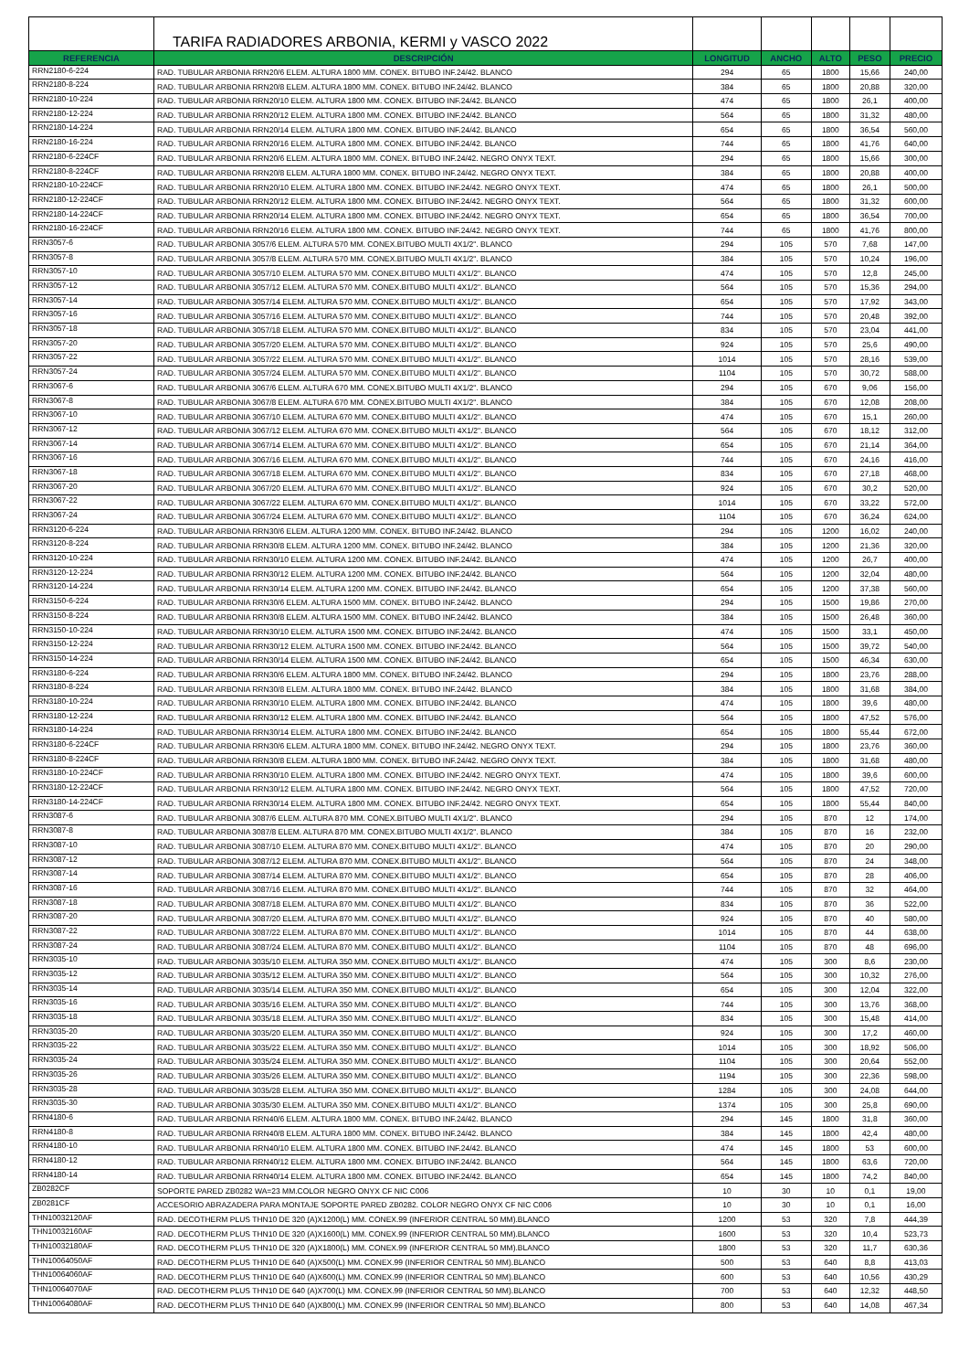| | TARIFA RADIADORES ARBONIA, KERMI y VASCO 2022 | | | | | |
| REFERENCIA | DESCRIPCIÓN | LONGITUD | ANCHO | ALTO | PESO | PRECIO |
| RRN2180-6-224 | RAD. TUBULAR ARBONIA RRN20/6 ELEM. ALTURA 1800 MM. CONEX. BITUBO INF.24/42. BLANCO | 294 | 65 | 1800 | 15,66 | 240,00 |
| RRN2180-8-224 | RAD. TUBULAR ARBONIA RRN20/8 ELEM. ALTURA 1800 MM. CONEX. BITUBO INF.24/42. BLANCO | 384 | 65 | 1800 | 20,88 | 320,00 |
| RRN2180-10-224 | RAD. TUBULAR ARBONIA RRN20/10 ELEM. ALTURA 1800 MM. CONEX. BITUBO INF.24/42. BLANCO | 474 | 65 | 1800 | 26,1 | 400,00 |
| RRN2180-12-224 | RAD. TUBULAR ARBONIA RRN20/12 ELEM. ALTURA 1800 MM. CONEX. BITUBO INF.24/42. BLANCO | 564 | 65 | 1800 | 31,32 | 480,00 |
| RRN2180-14-224 | RAD. TUBULAR ARBONIA RRN20/14 ELEM. ALTURA 1800 MM. CONEX. BITUBO INF.24/42. BLANCO | 654 | 65 | 1800 | 36,54 | 560,00 |
| RRN2180-16-224 | RAD. TUBULAR ARBONIA RRN20/16 ELEM. ALTURA 1800 MM. CONEX. BITUBO INF.24/42. BLANCO | 744 | 65 | 1800 | 41,76 | 640,00 |
| RRN2180-6-224CF | RAD. TUBULAR ARBONIA RRN20/6 ELEM. ALTURA 1800 MM. CONEX. BITUBO INF.24/42. NEGRO ONYX TEXT. | 294 | 65 | 1800 | 15,66 | 300,00 |
| RRN2180-8-224CF | RAD. TUBULAR ARBONIA RRN20/8 ELEM. ALTURA 1800 MM. CONEX. BITUBO INF.24/42. NEGRO ONYX TEXT. | 384 | 65 | 1800 | 20,88 | 400,00 |
| RRN2180-10-224CF | RAD. TUBULAR ARBONIA RRN20/10 ELEM. ALTURA 1800 MM. CONEX. BITUBO INF.24/42. NEGRO ONYX TEXT. | 474 | 65 | 1800 | 26,1 | 500,00 |
| RRN2180-12-224CF | RAD. TUBULAR ARBONIA RRN20/12 ELEM. ALTURA 1800 MM. CONEX. BITUBO INF.24/42. NEGRO ONYX TEXT. | 564 | 65 | 1800 | 31,32 | 600,00 |
| RRN2180-14-224CF | RAD. TUBULAR ARBONIA RRN20/14 ELEM. ALTURA 1800 MM. CONEX. BITUBO INF.24/42. NEGRO ONYX TEXT. | 654 | 65 | 1800 | 36,54 | 700,00 |
| RRN2180-16-224CF | RAD. TUBULAR ARBONIA RRN20/16 ELEM. ALTURA 1800 MM. CONEX. BITUBO INF.24/42. NEGRO ONYX TEXT. | 744 | 65 | 1800 | 41,76 | 800,00 |
| RRN3057-6 | RAD. TUBULAR ARBONIA 3057/6 ELEM. ALTURA 570 MM. CONEX.BITUBO MULTI 4X1/2". BLANCO | 294 | 105 | 570 | 7,68 | 147,00 |
| RRN3057-8 | RAD. TUBULAR ARBONIA 3057/8 ELEM. ALTURA 570 MM. CONEX.BITUBO MULTI 4X1/2". BLANCO | 384 | 105 | 570 | 10,24 | 196,00 |
| RRN3057-10 | RAD. TUBULAR ARBONIA 3057/10 ELEM. ALTURA 570 MM. CONEX.BITUBO MULTI 4X1/2". BLANCO | 474 | 105 | 570 | 12,8 | 245,00 |
| RRN3057-12 | RAD. TUBULAR ARBONIA 3057/12 ELEM. ALTURA 570 MM. CONEX.BITUBO MULTI 4X1/2". BLANCO | 564 | 105 | 570 | 15,36 | 294,00 |
| RRN3057-14 | RAD. TUBULAR ARBONIA 3057/14 ELEM. ALTURA 570 MM. CONEX.BITUBO MULTI 4X1/2". BLANCO | 654 | 105 | 570 | 17,92 | 343,00 |
| RRN3057-16 | RAD. TUBULAR ARBONIA 3057/16 ELEM. ALTURA 570 MM. CONEX.BITUBO MULTI 4X1/2". BLANCO | 744 | 105 | 570 | 20,48 | 392,00 |
| RRN3057-18 | RAD. TUBULAR ARBONIA 3057/18 ELEM. ALTURA 570 MM. CONEX.BITUBO MULTI 4X1/2". BLANCO | 834 | 105 | 570 | 23,04 | 441,00 |
| RRN3057-20 | RAD. TUBULAR ARBONIA 3057/20 ELEM. ALTURA 570 MM. CONEX.BITUBO MULTI 4X1/2". BLANCO | 924 | 105 | 570 | 25,6 | 490,00 |
| RRN3057-22 | RAD. TUBULAR ARBONIA 3057/22 ELEM. ALTURA 570 MM. CONEX.BITUBO MULTI 4X1/2". BLANCO | 1014 | 105 | 570 | 28,16 | 539,00 |
| RRN3057-24 | RAD. TUBULAR ARBONIA 3057/24 ELEM. ALTURA 570 MM. CONEX.BITUBO MULTI 4X1/2". BLANCO | 1104 | 105 | 570 | 30,72 | 588,00 |
| RRN3067-6 | RAD. TUBULAR ARBONIA 3067/6 ELEM. ALTURA 670 MM. CONEX.BITUBO MULTI 4X1/2". BLANCO | 294 | 105 | 670 | 9,06 | 156,00 |
| RRN3067-8 | RAD. TUBULAR ARBONIA 3067/8 ELEM. ALTURA 670 MM. CONEX.BITUBO MULTI 4X1/2". BLANCO | 384 | 105 | 670 | 12,08 | 208,00 |
| RRN3067-10 | RAD. TUBULAR ARBONIA 3067/10 ELEM. ALTURA 670 MM. CONEX.BITUBO MULTI 4X1/2". BLANCO | 474 | 105 | 670 | 15,1 | 260,00 |
| RRN3067-12 | RAD. TUBULAR ARBONIA 3067/12 ELEM. ALTURA 670 MM. CONEX.BITUBO MULTI 4X1/2". BLANCO | 564 | 105 | 670 | 18,12 | 312,00 |
| RRN3067-14 | RAD. TUBULAR ARBONIA 3067/14 ELEM. ALTURA 670 MM. CONEX.BITUBO MULTI 4X1/2". BLANCO | 654 | 105 | 670 | 21,14 | 364,00 |
| RRN3067-16 | RAD. TUBULAR ARBONIA 3067/16 ELEM. ALTURA 670 MM. CONEX.BITUBO MULTI 4X1/2". BLANCO | 744 | 105 | 670 | 24,16 | 416,00 |
| RRN3067-18 | RAD. TUBULAR ARBONIA 3067/18 ELEM. ALTURA 670 MM. CONEX.BITUBO MULTI 4X1/2". BLANCO | 834 | 105 | 670 | 27,18 | 468,00 |
| RRN3067-20 | RAD. TUBULAR ARBONIA 3067/20 ELEM. ALTURA 670 MM. CONEX.BITUBO MULTI 4X1/2". BLANCO | 924 | 105 | 670 | 30,2 | 520,00 |
| RRN3067-22 | RAD. TUBULAR ARBONIA 3067/22 ELEM. ALTURA 670 MM. CONEX.BITUBO MULTI 4X1/2". BLANCO | 1014 | 105 | 670 | 33,22 | 572,00 |
| RRN3067-24 | RAD. TUBULAR ARBONIA 3067/24 ELEM. ALTURA 670 MM. CONEX.BITUBO MULTI 4X1/2". BLANCO | 1104 | 105 | 670 | 36,24 | 624,00 |
| RRN3120-6-224 | RAD. TUBULAR ARBONIA RRN30/6 ELEM. ALTURA 1200 MM. CONEX. BITUBO INF.24/42. BLANCO | 294 | 105 | 1200 | 16,02 | 240,00 |
| RRN3120-8-224 | RAD. TUBULAR ARBONIA RRN30/8 ELEM. ALTURA 1200 MM. CONEX. BITUBO INF.24/42. BLANCO | 384 | 105 | 1200 | 21,36 | 320,00 |
| RRN3120-10-224 | RAD. TUBULAR ARBONIA RRN30/10 ELEM. ALTURA 1200 MM. CONEX. BITUBO INF.24/42. BLANCO | 474 | 105 | 1200 | 26,7 | 400,00 |
| RRN3120-12-224 | RAD. TUBULAR ARBONIA RRN30/12 ELEM. ALTURA 1200 MM. CONEX. BITUBO INF.24/42. BLANCO | 564 | 105 | 1200 | 32,04 | 480,00 |
| RRN3120-14-224 | RAD. TUBULAR ARBONIA RRN30/14 ELEM. ALTURA 1200 MM. CONEX. BITUBO INF.24/42. BLANCO | 654 | 105 | 1200 | 37,38 | 560,00 |
| RRN3150-6-224 | RAD. TUBULAR ARBONIA RRN30/6 ELEM. ALTURA 1500 MM. CONEX. BITUBO INF.24/42. BLANCO | 294 | 105 | 1500 | 19,86 | 270,00 |
| RRN3150-8-224 | RAD. TUBULAR ARBONIA RRN30/8 ELEM. ALTURA 1500 MM. CONEX. BITUBO INF.24/42. BLANCO | 384 | 105 | 1500 | 26,48 | 360,00 |
| RRN3150-10-224 | RAD. TUBULAR ARBONIA RRN30/10 ELEM. ALTURA 1500 MM. CONEX. BITUBO INF.24/42. BLANCO | 474 | 105 | 1500 | 33,1 | 450,00 |
| RRN3150-12-224 | RAD. TUBULAR ARBONIA RRN30/12 ELEM. ALTURA 1500 MM. CONEX. BITUBO INF.24/42. BLANCO | 564 | 105 | 1500 | 39,72 | 540,00 |
| RRN3150-14-224 | RAD. TUBULAR ARBONIA RRN30/14 ELEM. ALTURA 1500 MM. CONEX. BITUBO INF.24/42. BLANCO | 654 | 105 | 1500 | 46,34 | 630,00 |
| RRN3180-6-224 | RAD. TUBULAR ARBONIA RRN30/6 ELEM. ALTURA 1800 MM. CONEX. BITUBO INF.24/42. BLANCO | 294 | 105 | 1800 | 23,76 | 288,00 |
| RRN3180-8-224 | RAD. TUBULAR ARBONIA RRN30/8 ELEM. ALTURA 1800 MM. CONEX. BITUBO INF.24/42. BLANCO | 384 | 105 | 1800 | 31,68 | 384,00 |
| RRN3180-10-224 | RAD. TUBULAR ARBONIA RRN30/10 ELEM. ALTURA 1800 MM. CONEX. BITUBO INF.24/42. BLANCO | 474 | 105 | 1800 | 39,6 | 480,00 |
| RRN3180-12-224 | RAD. TUBULAR ARBONIA RRN30/12 ELEM. ALTURA 1800 MM. CONEX. BITUBO INF.24/42. BLANCO | 564 | 105 | 1800 | 47,52 | 576,00 |
| RRN3180-14-224 | RAD. TUBULAR ARBONIA RRN30/14 ELEM. ALTURA 1800 MM. CONEX. BITUBO INF.24/42. BLANCO | 654 | 105 | 1800 | 55,44 | 672,00 |
| RRN3180-6-224CF | RAD. TUBULAR ARBONIA RRN30/6 ELEM. ALTURA 1800 MM. CONEX. BITUBO INF.24/42. NEGRO ONYX TEXT. | 294 | 105 | 1800 | 23,76 | 360,00 |
| RRN3180-8-224CF | RAD. TUBULAR ARBONIA RRN30/8 ELEM. ALTURA 1800 MM. CONEX. BITUBO INF.24/42. NEGRO ONYX TEXT. | 384 | 105 | 1800 | 31,68 | 480,00 |
| RRN3180-10-224CF | RAD. TUBULAR ARBONIA RRN30/10 ELEM. ALTURA 1800 MM. CONEX. BITUBO INF.24/42. NEGRO ONYX TEXT. | 474 | 105 | 1800 | 39,6 | 600,00 |
| RRN3180-12-224CF | RAD. TUBULAR ARBONIA RRN30/12 ELEM. ALTURA 1800 MM. CONEX. BITUBO INF.24/42. NEGRO ONYX TEXT. | 564 | 105 | 1800 | 47,52 | 720,00 |
| RRN3180-14-224CF | RAD. TUBULAR ARBONIA RRN30/14 ELEM. ALTURA 1800 MM. CONEX. BITUBO INF.24/42. NEGRO ONYX TEXT. | 654 | 105 | 1800 | 55,44 | 840,00 |
| RRN3087-6 | RAD. TUBULAR ARBONIA 3087/6 ELEM. ALTURA 870 MM. CONEX.BITUBO MULTI 4X1/2". BLANCO | 294 | 105 | 870 | 12 | 174,00 |
| RRN3087-8 | RAD. TUBULAR ARBONIA 3087/8 ELEM. ALTURA 870 MM. CONEX.BITUBO MULTI 4X1/2". BLANCO | 384 | 105 | 870 | 16 | 232,00 |
| RRN3087-10 | RAD. TUBULAR ARBONIA 3087/10 ELEM. ALTURA 870 MM. CONEX.BITUBO MULTI 4X1/2". BLANCO | 474 | 105 | 870 | 20 | 290,00 |
| RRN3087-12 | RAD. TUBULAR ARBONIA 3087/12 ELEM. ALTURA 870 MM. CONEX.BITUBO MULTI 4X1/2". BLANCO | 564 | 105 | 870 | 24 | 348,00 |
| RRN3087-14 | RAD. TUBULAR ARBONIA 3087/14 ELEM. ALTURA 870 MM. CONEX.BITUBO MULTI 4X1/2". BLANCO | 654 | 105 | 870 | 28 | 406,00 |
| RRN3087-16 | RAD. TUBULAR ARBONIA 3087/16 ELEM. ALTURA 870 MM. CONEX.BITUBO MULTI 4X1/2". BLANCO | 744 | 105 | 870 | 32 | 464,00 |
| RRN3087-18 | RAD. TUBULAR ARBONIA 3087/18 ELEM. ALTURA 870 MM. CONEX.BITUBO MULTI 4X1/2". BLANCO | 834 | 105 | 870 | 36 | 522,00 |
| RRN3087-20 | RAD. TUBULAR ARBONIA 3087/20 ELEM. ALTURA 870 MM. CONEX.BITUBO MULTI 4X1/2". BLANCO | 924 | 105 | 870 | 40 | 580,00 |
| RRN3087-22 | RAD. TUBULAR ARBONIA 3087/22 ELEM. ALTURA 870 MM. CONEX.BITUBO MULTI 4X1/2". BLANCO | 1014 | 105 | 870 | 44 | 638,00 |
| RRN3087-24 | RAD. TUBULAR ARBONIA 3087/24 ELEM. ALTURA 870 MM. CONEX.BITUBO MULTI 4X1/2". BLANCO | 1104 | 105 | 870 | 48 | 696,00 |
| RRN3035-10 | RAD. TUBULAR ARBONIA 3035/10 ELEM. ALTURA 350 MM. CONEX.BITUBO MULTI 4X1/2". BLANCO | 474 | 105 | 300 | 8,6 | 230,00 |
| RRN3035-12 | RAD. TUBULAR ARBONIA 3035/12 ELEM. ALTURA 350 MM. CONEX.BITUBO MULTI 4X1/2". BLANCO | 564 | 105 | 300 | 10,32 | 276,00 |
| RRN3035-14 | RAD. TUBULAR ARBONIA 3035/14 ELEM. ALTURA 350 MM. CONEX.BITUBO MULTI 4X1/2". BLANCO | 654 | 105 | 300 | 12,04 | 322,00 |
| RRN3035-16 | RAD. TUBULAR ARBONIA 3035/16 ELEM. ALTURA 350 MM. CONEX.BITUBO MULTI 4X1/2". BLANCO | 744 | 105 | 300 | 13,76 | 368,00 |
| RRN3035-18 | RAD. TUBULAR ARBONIA 3035/18 ELEM. ALTURA 350 MM. CONEX.BITUBO MULTI 4X1/2". BLANCO | 834 | 105 | 300 | 15,48 | 414,00 |
| RRN3035-20 | RAD. TUBULAR ARBONIA 3035/20 ELEM. ALTURA 350 MM. CONEX.BITUBO MULTI 4X1/2". BLANCO | 924 | 105 | 300 | 17,2 | 460,00 |
| RRN3035-22 | RAD. TUBULAR ARBONIA 3035/22 ELEM. ALTURA 350 MM. CONEX.BITUBO MULTI 4X1/2". BLANCO | 1014 | 105 | 300 | 18,92 | 506,00 |
| RRN3035-24 | RAD. TUBULAR ARBONIA 3035/24 ELEM. ALTURA 350 MM. CONEX.BITUBO MULTI 4X1/2". BLANCO | 1104 | 105 | 300 | 20,64 | 552,00 |
| RRN3035-26 | RAD. TUBULAR ARBONIA 3035/26 ELEM. ALTURA 350 MM. CONEX.BITUBO MULTI 4X1/2". BLANCO | 1194 | 105 | 300 | 22,36 | 598,00 |
| RRN3035-28 | RAD. TUBULAR ARBONIA 3035/28 ELEM. ALTURA 350 MM. CONEX.BITUBO MULTI 4X1/2". BLANCO | 1284 | 105 | 300 | 24,08 | 644,00 |
| RRN3035-30 | RAD. TUBULAR ARBONIA 3035/30 ELEM. ALTURA 350 MM. CONEX.BITUBO MULTI 4X1/2". BLANCO | 1374 | 105 | 300 | 25,8 | 690,00 |
| RRN4180-6 | RAD. TUBULAR ARBONIA RRN40/6 ELEM. ALTURA 1800 MM. CONEX. BITUBO INF.24/42. BLANCO | 294 | 145 | 1800 | 31,8 | 360,00 |
| RRN4180-8 | RAD. TUBULAR ARBONIA RRN40/8 ELEM. ALTURA 1800 MM. CONEX. BITUBO INF.24/42. BLANCO | 384 | 145 | 1800 | 42,4 | 480,00 |
| RRN4180-10 | RAD. TUBULAR ARBONIA RRN40/10 ELEM. ALTURA 1800 MM. CONEX. BITUBO INF.24/42. BLANCO | 474 | 145 | 1800 | 53 | 600,00 |
| RRN4180-12 | RAD. TUBULAR ARBONIA RRN40/12 ELEM. ALTURA 1800 MM. CONEX. BITUBO INF.24/42. BLANCO | 564 | 145 | 1800 | 63,6 | 720,00 |
| RRN4180-14 | RAD. TUBULAR ARBONIA RRN40/14 ELEM. ALTURA 1800 MM. CONEX. BITUBO INF.24/42. BLANCO | 654 | 145 | 1800 | 74,2 | 840,00 |
| ZB0282CF | SOPORTE PARED ZB0282 WA=23 MM.COLOR NEGRO ONYX CF NIC C006 | 10 | 30 | 10 | 0,1 | 19,00 |
| ZB0281CF | ACCESORIO ABRAZADERA PARA MONTAJE SOPORTE PARED ZB0282. COLOR NEGRO ONYX CF NIC C006 | 10 | 30 | 10 | 0,1 | 16,00 |
| THN10032120AF | RAD. DECOTHERM PLUS THN10 DE 320 (A)X1200(L) MM. CONEX.99 (INFERIOR CENTRAL 50 MM).BLANCO | 1200 | 53 | 320 | 7,8 | 444,39 |
| THN10032160AF | RAD. DECOTHERM PLUS THN10 DE 320 (A)X1600(L) MM. CONEX.99 (INFERIOR CENTRAL 50 MM).BLANCO | 1600 | 53 | 320 | 10,4 | 523,73 |
| THN10032180AF | RAD. DECOTHERM PLUS THN10 DE 320 (A)X1800(L) MM. CONEX.99 (INFERIOR CENTRAL 50 MM).BLANCO | 1800 | 53 | 320 | 11,7 | 630,36 |
| THN10064050AF | RAD. DECOTHERM PLUS THN10 DE 640 (A)X500(L) MM. CONEX.99 (INFERIOR CENTRAL 50 MM).BLANCO | 500 | 53 | 640 | 8,8 | 413,03 |
| THN10064060AF | RAD. DECOTHERM PLUS THN10 DE 640 (A)X600(L) MM. CONEX.99 (INFERIOR CENTRAL 50 MM).BLANCO | 600 | 53 | 640 | 10,56 | 430,29 |
| THN10064070AF | RAD. DECOTHERM PLUS THN10 DE 640 (A)X700(L) MM. CONEX.99 (INFERIOR CENTRAL 50 MM).BLANCO | 700 | 53 | 640 | 12,32 | 448,50 |
| THN10064080AF | RAD. DECOTHERM PLUS THN10 DE 640 (A)X800(L) MM. CONEX.99 (INFERIOR CENTRAL 50 MM).BLANCO | 800 | 53 | 640 | 14,08 | 467,34 |